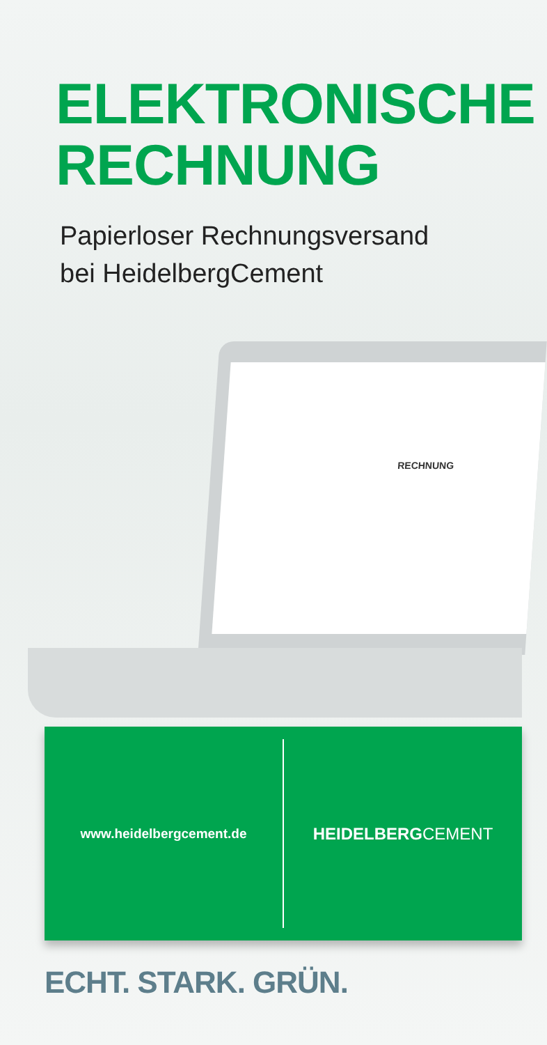ELEKTRONISCHE
RECHNUNG
Papierloser Rechnungsversand
bei HeidelbergCement
RECHNUNG
www.heidelbergcement.de
HEIDELBERG CEMENT
ECHT. STARK. GRÜN.